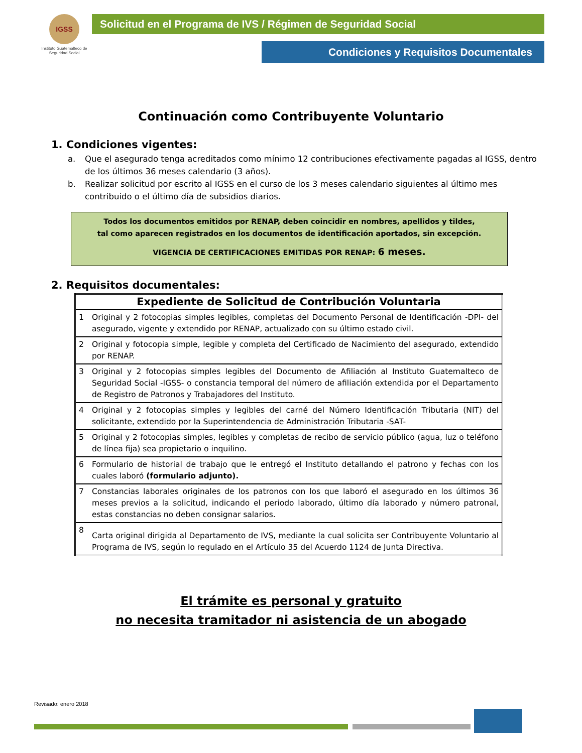IGSS
Instituto Guatemalteco de Seguridad Social
Solicitud en el Programa de IVS / Régimen de Seguridad Social
Condiciones y Requisitos Documentales
Continuación como Contribuyente Voluntario
1. Condiciones vigentes:
a. Que el asegurado tenga acreditados como mínimo 12 contribuciones efectivamente pagadas al IGSS, dentro de los últimos 36 meses calendario (3 años).
b. Realizar solicitud por escrito al IGSS en el curso de los 3 meses calendario siguientes al último mes contribuido o el último día de subsidios diarios.
Todos los documentos emitidos por RENAP, deben coincidir en nombres, apellidos y tildes,
tal como aparecen registrados en los documentos de identificación aportados, sin excepción.
VIGENCIA DE CERTIFICACIONES EMITIDAS POR RENAP: 6 meses.
2. Requisitos documentales:
| Expediente de Solicitud de Contribución Voluntaria | |
| --- | --- |
| 1 | Original y 2 fotocopias simples legibles, completas del Documento Personal de Identificación -DPI- del asegurado, vigente y extendido por RENAP, actualizado con su último estado civil. |
| 2 | Original y fotocopia simple, legible y completa del Certificado de Nacimiento del asegurado, extendido por RENAP. |
| 3 | Original y 2 fotocopias simples legibles del Documento de Afiliación al Instituto Guatemalteco de Seguridad Social -IGSS- o constancia temporal del número de afiliación extendida por el Departamento de Registro de Patronos y Trabajadores del Instituto. |
| 4 | Original y 2 fotocopias simples y legibles del carné del Número Identificación Tributaria (NIT) del solicitante, extendido por la Superintendencia de Administración Tributaria -SAT- |
| 5 | Original y 2 fotocopias simples, legibles y completas de recibo de servicio público (agua, luz o teléfono de línea fija) sea propietario o inquilino. |
| 6 | Formulario de historial de trabajo que le entregó el Instituto detallando el patrono y fechas con los cuales laboró (formulario adjunto). |
| 7 | Constancias laborales originales de los patronos con los que laboró el asegurado en los últimos 36 meses previos a la solicitud, indicando el periodo laborado, último día laborado y número patronal, estas constancias no deben consignar salarios. |
| 8 | Carta original dirigida al Departamento de IVS, mediante la cual solicita ser Contribuyente Voluntario al Programa de IVS, según lo regulado en el Artículo 35 del Acuerdo 1124 de Junta Directiva. |
El trámite es personal y gratuito
no necesita tramitador ni asistencia de un abogado
Revisado: enero 2018